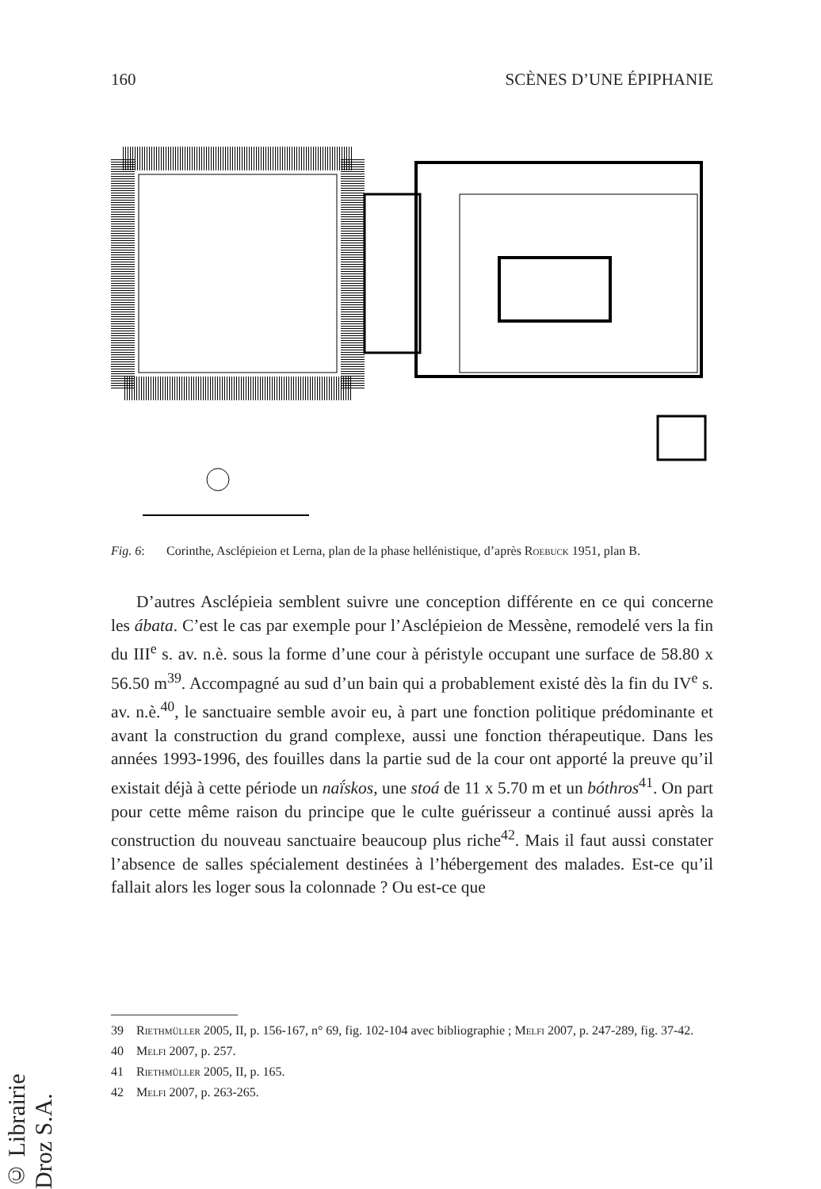160 SCÈNES D’UNE ÉPIPHANIE
Fig. 6: Corinthe, Asclépieion et Lerna, plan de la phase hellénistique, d’après Roebuck 1951, plan B.
D’autres Asclépieia semblent suivre une conception différente en ce qui concerne les ábata. C’est le cas par exemple pour l’Asclépieion de Messène, remodelé vers la fin du III<sup>e</sup> s. av. n.è. sous la forme d’une cour à péristyle occupant une surface de 58.80 x 56.50 m<sup>39</sup>. Accompagné au sud d’un bain qui a probablement existé dès la fin du IV<sup>e</sup> s. av. n.è.<sup>40</sup>, le sanctuaire semble avoir eu, à part une fonction politique prédominante et avant la construction du grand complexe, aussi une fonction thérapeutique. Dans les années 1993-1996, des fouilles dans la partie sud de la cour ont apporté la preuve qu’il existait déjà à cette période un naḯskos, une stoá de 11 x 5.70 m et un bóthros<sup>41</sup>. On part pour cette même raison du principe que le culte guérisseur a continué aussi après la construction du nouveau sanctuaire beaucoup plus riche<sup>42</sup>. Mais il faut aussi constater l’absence de salles spécialement destinées à l’hébergement des malades. Est-ce qu’il fallait alors les loger sous la colonnade ? Ou est-ce que
39 Riethmüller 2005, II, p. 156-167, n° 69, fig. 102-104 avec bibliographie ; Melfi 2007, p. 247-289, fig. 37-42.
40 Melfi 2007, p. 257.
41 Riethmüller 2005, II, p. 165.
42 Melfi 2007, p. 263-265.
© Librairie Droz S.A.